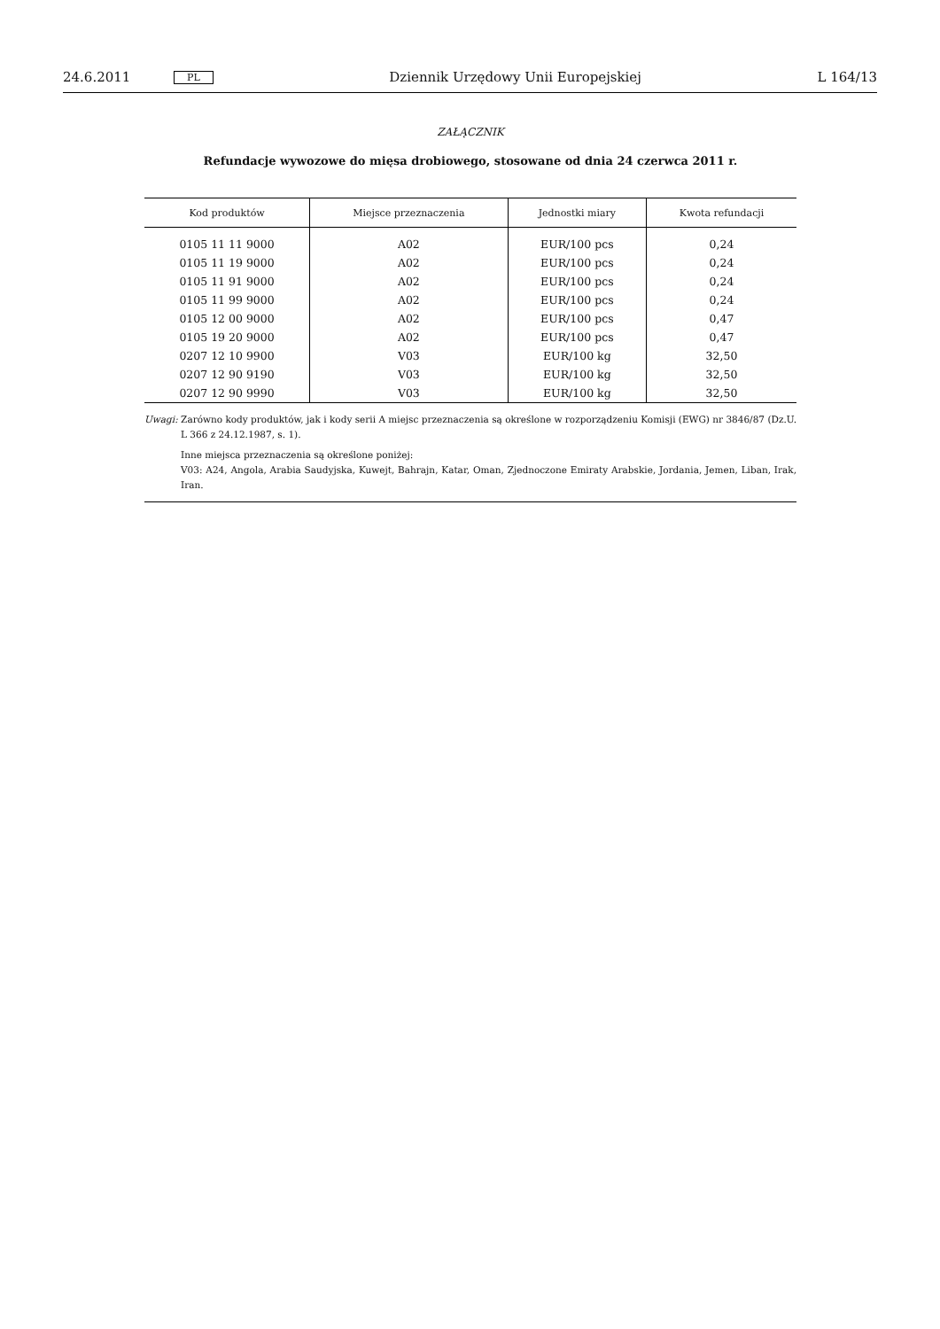24.6.2011 PL Dziennik Urzędowy Unii Europejskiej L 164/13
ZAŁĄCZNIK
Refundacje wywozowe do mięsa drobiowego, stosowane od dnia 24 czerwca 2011 r.
| Kod produktów | Miejsce przeznaczenia | Jednostki miary | Kwota refundacji |
| --- | --- | --- | --- |
| 0105 11 11 9000 | A02 | EUR/100 pcs | 0,24 |
| 0105 11 19 9000 | A02 | EUR/100 pcs | 0,24 |
| 0105 11 91 9000 | A02 | EUR/100 pcs | 0,24 |
| 0105 11 99 9000 | A02 | EUR/100 pcs | 0,24 |
| 0105 12 00 9000 | A02 | EUR/100 pcs | 0,47 |
| 0105 19 20 9000 | A02 | EUR/100 pcs | 0,47 |
| 0207 12 10 9900 | V03 | EUR/100 kg | 32,50 |
| 0207 12 90 9190 | V03 | EUR/100 kg | 32,50 |
| 0207 12 90 9990 | V03 | EUR/100 kg | 32,50 |
Uwagi: Zarówno kody produktów, jak i kody serii A miejsc przeznaczenia są określone w rozporządzeniu Komisji (EWG) nr 3846/87 (Dz.U. L 366 z 24.12.1987, s. 1).
Inne miejsca przeznaczenia są określone poniżej:
V03: A24, Angola, Arabia Saudyjska, Kuwejt, Bahrajn, Katar, Oman, Zjednoczone Emiraty Arabskie, Jordania, Jemen, Liban, Irak, Iran.